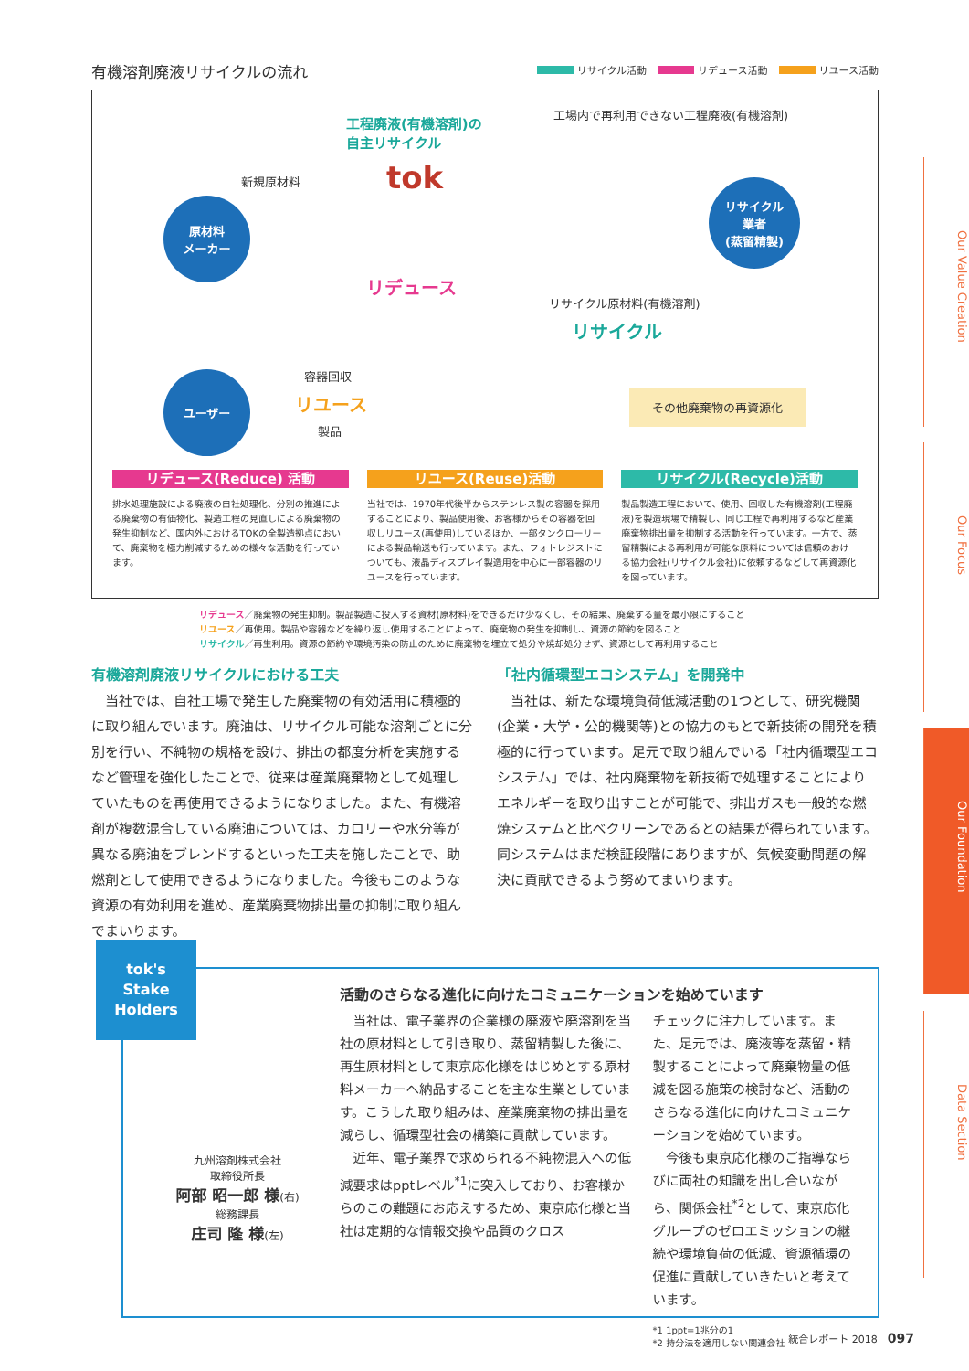有機溶剤廃液リサイクルの流れ リサイクル活動 リデュース活動 リユース活動
工程廃液(有機溶剤)の
自主リサイクル
tok
リデュース
工場内で再利用できない工程廃液(有機溶剤)
新規原材料
原材料
メーカー
リサイクル
業者
(蒸留精製)
リサイクル原材料(有機溶剤)
リサイクル
その他廃棄物の再資源化
ユーザー 容器回収
リユース
製品
リデュース(Reduce) 活動
排水処理施設による廃液の自社処理化、分別の推進による廃棄物の有価物化、製造工程の見直しによる廃棄物の発生抑制など、国内外におけるTOKの全製造拠点において、廃棄物を極力削減するための様々な活動を行っています。
リユース(Reuse)活動
当社では、1970年代後半からステンレス製の容器を採用することにより、製品使用後、お客様からその容器を回収しリユース(再使用)しているほか、一部タンクローリーによる製品輸送も行っています。また、フォトレジストについても、液晶ディスプレイ製造用を中心に一部容器のリユースを行っています。
リサイクル(Recycle)活動
製品製造工程において、使用、回収した有機溶剤(工程廃液)を製造現場で精製し、同じ工程で再利用するなど産業廃棄物排出量を抑制する活動を行っています。一方で、蒸留精製による再利用が可能な原料については信頼のおける協力会社(リサイクル会社)に依頼するなどして再資源化を図っています。
リデュース／廃棄物の発生抑制。製品製造に投入する資材(原材料)をできるだけ少なくし、その結果、廃棄する量を最小限にすること
リユース／再使用。製品や容器などを繰り返し使用することによって、廃棄物の発生を抑制し、資源の節約を図ること
リサイクル／再生利用。資源の節約や環境汚染の防止のために廃棄物を埋立て処分や焼却処分せず、資源として再利用すること
有機溶剤廃液リサイクルにおける工夫
　当社では、自社工場で発生した廃棄物の有効活用に積極的に取り組んでいます。廃油は、リサイクル可能な溶剤ごとに分別を行い、不純物の規格を設け、排出の都度分析を実施するなど管理を強化したことで、従来は産業廃棄物として処理していたものを再使用できるようになりました。また、有機溶剤が複数混合している廃油については、カロリーや水分等が異なる廃油をブレンドするといった工夫を施したことで、助燃剤として使用できるようになりました。今後もこのような資源の有効利用を進め、産業廃棄物排出量の抑制に取り組んでまいります。
「社内循環型エコシステム」を開発中
　当社は、新たな環境負荷低減活動の1つとして、研究機関(企業・大学・公的機関等)との協力のもとで新技術の開発を積極的に行っています。足元で取り組んでいる「社内循環型エコシステム」では、社内廃棄物を新技術で処理することによりエネルギーを取り出すことが可能で、排出ガスも一般的な燃焼システムと比べクリーンであるとの結果が得られています。同システムはまだ検証段階にありますが、気候変動問題の解決に貢献できるよう努めてまいります。
tok's
Stake
Holders
九州溶剤株式会社
取締役所長
阿部 昭一郎 様(右)
総務課長
庄司 隆 様(左)
活動のさらなる進化に向けたコミュニケーションを始めています
　当社は、電子業界の企業様の廃液や廃溶剤を当社の原材料として引き取り、蒸留精製した後に、再生原材料として東京応化様をはじめとする原材料メーカーへ納品することを主な生業としています。こうした取り組みは、産業廃棄物の排出量を減らし、循環型社会の構築に貢献しています。
　近年、電子業界で求められる不純物混入への低減要求はpptレベル<sup>*1</sup>に突入しており、お客様からのこの難題にお応えするため、東京応化様と当社は定期的な情報交換や品質のクロス
チェックに注力しています。また、足元では、廃液等を蒸留・精製することによって廃棄物量の低減を図る施策の検討など、活動のさらなる進化に向けたコミュニケーションを始めています。
　今後も東京応化様のご指導ならびに両社の知識を出し合いながら、関係会社<sup>*2</sup>として、東京応化グループのゼロエミッションの継続や環境負荷の低減、資源循環の促進に貢献していきたいと考えています。
*1 1ppt=1兆分の1
*2 持分法を適用しない関連会社
Our Value Creation
Our Focus
Our Foundation
Data Section
統合レポート 2018　097